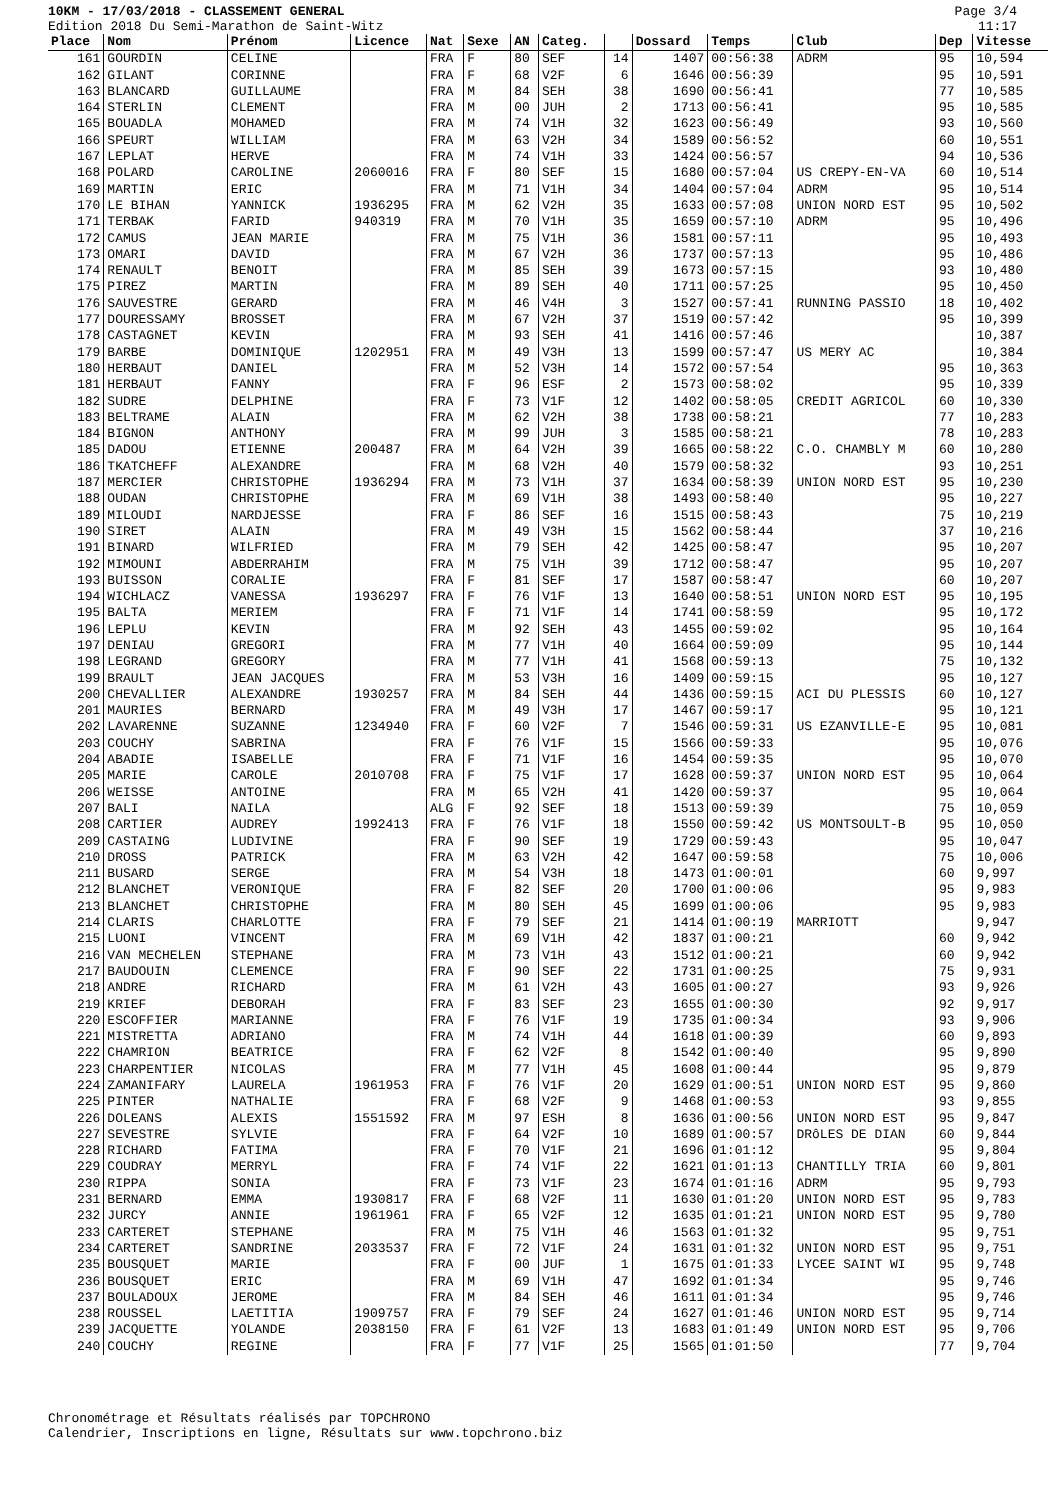10KM - 17/03/2018 - CLASSEMENT GENERAL
Edition 2018 Du Semi-Marathon de Saint-Witz
Page 3/4
11:17
| Place | Nom | Prénom | Licence | Nat | Sexe | AN | Categ. | | Dossard | Temps | Club | Dep | Vitesse |
| --- | --- | --- | --- | --- | --- | --- | --- | --- | --- | --- | --- | --- | --- |
| 161 | GOURDIN | CELINE | | FRA | F | 80 | SEF | 14 | 1407 | 00:56:38 | ADRM | 95 | 10,594 |
| 162 | GILANT | CORINNE | | FRA | F | 68 | V2F | 6 | 1646 | 00:56:39 | | 95 | 10,591 |
| 163 | BLANCARD | GUILLAUME | | FRA | M | 84 | SEH | 38 | 1690 | 00:56:41 | | 77 | 10,585 |
| 164 | STERLIN | CLEMENT | | FRA | M | 00 | JUH | 2 | 1713 | 00:56:41 | | 95 | 10,585 |
| 165 | BOUADLA | MOHAMED | | FRA | M | 74 | V1H | 32 | 1623 | 00:56:49 | | 93 | 10,560 |
| 166 | SPEURT | WILLIAM | | FRA | M | 63 | V2H | 34 | 1589 | 00:56:52 | | 60 | 10,551 |
| 167 | LEPLAT | HERVE | | FRA | M | 74 | V1H | 33 | 1424 | 00:56:57 | | 94 | 10,536 |
| 168 | POLARD | CAROLINE | 2060016 | FRA | F | 80 | SEF | 15 | 1680 | 00:57:04 | US CREPY-EN-VA | 60 | 10,514 |
| 169 | MARTIN | ERIC | | FRA | M | 71 | V1H | 34 | 1404 | 00:57:04 | ADRM | 95 | 10,514 |
| 170 | LE BIHAN | YANNICK | 1936295 | FRA | M | 62 | V2H | 35 | 1633 | 00:57:08 | UNION NORD EST | 95 | 10,502 |
| 171 | TERBAK | FARID | 940319 | FRA | M | 70 | V1H | 35 | 1659 | 00:57:10 | ADRM | 95 | 10,496 |
| 172 | CAMUS | JEAN MARIE | | FRA | M | 75 | V1H | 36 | 1581 | 00:57:11 | | 95 | 10,493 |
| 173 | OMARI | DAVID | | FRA | M | 67 | V2H | 36 | 1737 | 00:57:13 | | 95 | 10,486 |
| 174 | RENAULT | BENOIT | | FRA | M | 85 | SEH | 39 | 1673 | 00:57:15 | | 93 | 10,480 |
| 175 | PIREZ | MARTIN | | FRA | M | 89 | SEH | 40 | 1711 | 00:57:25 | | 95 | 10,450 |
| 176 | SAUVESTRE | GERARD | | FRA | M | 46 | V4H | 3 | 1527 | 00:57:41 | RUNNING PASSIO | 18 | 10,402 |
| 177 | DOURESSAMY | BROSSET | | FRA | M | 67 | V2H | 37 | 1519 | 00:57:42 | | 95 | 10,399 |
| 178 | CASTAGNET | KEVIN | | FRA | M | 93 | SEH | 41 | 1416 | 00:57:46 | | | 10,387 |
| 179 | BARBE | DOMINIQUE | 1202951 | FRA | M | 49 | V3H | 13 | 1599 | 00:57:47 | US MERY AC | | 10,384 |
| 180 | HERBAUT | DANIEL | | FRA | M | 52 | V3H | 14 | 1572 | 00:57:54 | | 95 | 10,363 |
| 181 | HERBAUT | FANNY | | FRA | F | 96 | ESF | 2 | 1573 | 00:58:02 | | 95 | 10,339 |
| 182 | SUDRE | DELPHINE | | FRA | F | 73 | V1F | 12 | 1402 | 00:58:05 | CREDIT AGRICOL | 60 | 10,330 |
| 183 | BELTRAME | ALAIN | | FRA | M | 62 | V2H | 38 | 1738 | 00:58:21 | | 77 | 10,283 |
| 184 | BIGNON | ANTHONY | | FRA | M | 99 | JUH | 3 | 1585 | 00:58:21 | | 78 | 10,283 |
| 185 | DADOU | ETIENNE | 200487 | FRA | M | 64 | V2H | 39 | 1665 | 00:58:22 | C.O. CHAMBLY M | 60 | 10,280 |
| 186 | TKATCHEFF | ALEXANDRE | | FRA | M | 68 | V2H | 40 | 1579 | 00:58:32 | | 93 | 10,251 |
| 187 | MERCIER | CHRISTOPHE | 1936294 | FRA | M | 73 | V1H | 37 | 1634 | 00:58:39 | UNION NORD EST | 95 | 10,230 |
| 188 | OUDAN | CHRISTOPHE | | FRA | M | 69 | V1H | 38 | 1493 | 00:58:40 | | 95 | 10,227 |
| 189 | MILOUDI | NARDJESSE | | FRA | F | 86 | SEF | 16 | 1515 | 00:58:43 | | 75 | 10,219 |
| 190 | SIRET | ALAIN | | FRA | M | 49 | V3H | 15 | 1562 | 00:58:44 | | 37 | 10,216 |
| 191 | BINARD | WILFRIED | | FRA | M | 79 | SEH | 42 | 1425 | 00:58:47 | | 95 | 10,207 |
| 192 | MIMOUNI | ABDERRAHIM | | FRA | M | 75 | V1H | 39 | 1712 | 00:58:47 | | 95 | 10,207 |
| 193 | BUISSON | CORALIE | | FRA | F | 81 | SEF | 17 | 1587 | 00:58:47 | | 60 | 10,207 |
| 194 | WICHLACZ | VANESSA | 1936297 | FRA | F | 76 | V1F | 13 | 1640 | 00:58:51 | UNION NORD EST | 95 | 10,195 |
| 195 | BALTA | MERIEM | | FRA | F | 71 | V1F | 14 | 1741 | 00:58:59 | | 95 | 10,172 |
| 196 | LEPLU | KEVIN | | FRA | M | 92 | SEH | 43 | 1455 | 00:59:02 | | 95 | 10,164 |
| 197 | DENIAU | GREGORI | | FRA | M | 77 | V1H | 40 | 1664 | 00:59:09 | | 95 | 10,144 |
| 198 | LEGRAND | GREGORY | | FRA | M | 77 | V1H | 41 | 1568 | 00:59:13 | | 75 | 10,132 |
| 199 | BRAULT | JEAN JACQUES | | FRA | M | 53 | V3H | 16 | 1409 | 00:59:15 | | 95 | 10,127 |
| 200 | CHEVALLIER | ALEXANDRE | 1930257 | FRA | M | 84 | SEH | 44 | 1436 | 00:59:15 | ACI DU PLESSIS | 60 | 10,127 |
| 201 | MAURIES | BERNARD | | FRA | M | 49 | V3H | 17 | 1467 | 00:59:17 | | 95 | 10,121 |
| 202 | LAVARENNE | SUZANNE | 1234940 | FRA | F | 60 | V2F | 7 | 1546 | 00:59:31 | US EZANVILLE-E | 95 | 10,081 |
| 203 | COUCHY | SABRINA | | FRA | F | 76 | V1F | 15 | 1566 | 00:59:33 | | 95 | 10,076 |
| 204 | ABADIE | ISABELLE | | FRA | F | 71 | V1F | 16 | 1454 | 00:59:35 | | 95 | 10,070 |
| 205 | MARIE | CAROLE | 2010708 | FRA | F | 75 | V1F | 17 | 1628 | 00:59:37 | UNION NORD EST | 95 | 10,064 |
| 206 | WEISSE | ANTOINE | | FRA | M | 65 | V2H | 41 | 1420 | 00:59:37 | | 95 | 10,064 |
| 207 | BALI | NAILA | | ALG | F | 92 | SEF | 18 | 1513 | 00:59:39 | | 75 | 10,059 |
| 208 | CARTIER | AUDREY | 1992413 | FRA | F | 76 | V1F | 18 | 1550 | 00:59:42 | US MONTSOULT-B | 95 | 10,050 |
| 209 | CASTAING | LUDIVINE | | FRA | F | 90 | SEF | 19 | 1729 | 00:59:43 | | 95 | 10,047 |
| 210 | DROSS | PATRICK | | FRA | M | 63 | V2H | 42 | 1647 | 00:59:58 | | 75 | 10,006 |
| 211 | BUSARD | SERGE | | FRA | M | 54 | V3H | 18 | 1473 | 01:00:01 | | 60 | 9,997 |
| 212 | BLANCHET | VERONIQUE | | FRA | F | 82 | SEF | 20 | 1700 | 01:00:06 | | 95 | 9,983 |
| 213 | BLANCHET | CHRISTOPHE | | FRA | M | 80 | SEH | 45 | 1699 | 01:00:06 | | 95 | 9,983 |
| 214 | CLARIS | CHARLOTTE | | FRA | F | 79 | SEF | 21 | 1414 | 01:00:19 | MARRIOTT | | 9,947 |
| 215 | LUONI | VINCENT | | FRA | M | 69 | V1H | 42 | 1837 | 01:00:21 | | 60 | 9,942 |
| 216 | VAN MECHELEN | STEPHANE | | FRA | M | 73 | V1H | 43 | 1512 | 01:00:21 | | 60 | 9,942 |
| 217 | BAUDOUIN | CLEMENCE | | FRA | F | 90 | SEF | 22 | 1731 | 01:00:25 | | 75 | 9,931 |
| 218 | ANDRE | RICHARD | | FRA | M | 61 | V2H | 43 | 1605 | 01:00:27 | | 93 | 9,926 |
| 219 | KRIEF | DEBORAH | | FRA | F | 83 | SEF | 23 | 1655 | 01:00:30 | | 92 | 9,917 |
| 220 | ESCOFFIER | MARIANNE | | FRA | F | 76 | V1F | 19 | 1735 | 01:00:34 | | 93 | 9,906 |
| 221 | MISTRETTA | ADRIANO | | FRA | M | 74 | V1H | 44 | 1618 | 01:00:39 | | 60 | 9,893 |
| 222 | CHAMRION | BEATRICE | | FRA | F | 62 | V2F | 8 | 1542 | 01:00:40 | | 95 | 9,890 |
| 223 | CHARPENTIER | NICOLAS | | FRA | M | 77 | V1H | 45 | 1608 | 01:00:44 | | 95 | 9,879 |
| 224 | ZAMANIFARY | LAURELA | 1961953 | FRA | F | 76 | V1F | 20 | 1629 | 01:00:51 | UNION NORD EST | 95 | 9,860 |
| 225 | PINTER | NATHALIE | | FRA | F | 68 | V2F | 9 | 1468 | 01:00:53 | | 93 | 9,855 |
| 226 | DOLEANS | ALEXIS | 1551592 | FRA | M | 97 | ESH | 8 | 1636 | 01:00:56 | UNION NORD EST | 95 | 9,847 |
| 227 | SEVESTRE | SYLVIE | | FRA | F | 64 | V2F | 10 | 1689 | 01:00:57 | DRôLES DE DIAN | 60 | 9,844 |
| 228 | RICHARD | FATIMA | | FRA | F | 70 | V1F | 21 | 1696 | 01:01:12 | | 95 | 9,804 |
| 229 | COUDRAY | MERRYL | | FRA | F | 74 | V1F | 22 | 1621 | 01:01:13 | CHANTILLY TRIA | 60 | 9,801 |
| 230 | RIPPA | SONIA | | FRA | F | 73 | V1F | 23 | 1674 | 01:01:16 | ADRM | 95 | 9,793 |
| 231 | BERNARD | EMMA | 1930817 | FRA | F | 68 | V2F | 11 | 1630 | 01:01:20 | UNION NORD EST | 95 | 9,783 |
| 232 | JURCY | ANNIE | 1961961 | FRA | F | 65 | V2F | 12 | 1635 | 01:01:21 | UNION NORD EST | 95 | 9,780 |
| 233 | CARTERET | STEPHANE | | FRA | M | 75 | V1H | 46 | 1563 | 01:01:32 | | 95 | 9,751 |
| 234 | CARTERET | SANDRINE | 2033537 | FRA | F | 72 | V1F | 24 | 1631 | 01:01:32 | UNION NORD EST | 95 | 9,751 |
| 235 | BOUSQUET | MARIE | | FRA | F | 00 | JUF | 1 | 1675 | 01:01:33 | LYCEE SAINT WI | 95 | 9,748 |
| 236 | BOUSQUET | ERIC | | FRA | M | 69 | V1H | 47 | 1692 | 01:01:34 | | 95 | 9,746 |
| 237 | BOULADOUX | JEROME | | FRA | M | 84 | SEH | 46 | 1611 | 01:01:34 | | 95 | 9,746 |
| 238 | ROUSSEL | LAETITIA | 1909757 | FRA | F | 79 | SEF | 24 | 1627 | 01:01:46 | UNION NORD EST | 95 | 9,714 |
| 239 | JACQUETTE | YOLANDE | 2038150 | FRA | F | 61 | V2F | 13 | 1683 | 01:01:49 | UNION NORD EST | 95 | 9,706 |
| 240 | COUCHY | REGINE | | FRA | F | 77 | V1F | 25 | 1565 | 01:01:50 | | 77 | 9,704 |
Chronométrage et Résultats réalisés par TOPCHRONO
Calendrier, Inscriptions en ligne, Résultats sur www.topchrono.biz